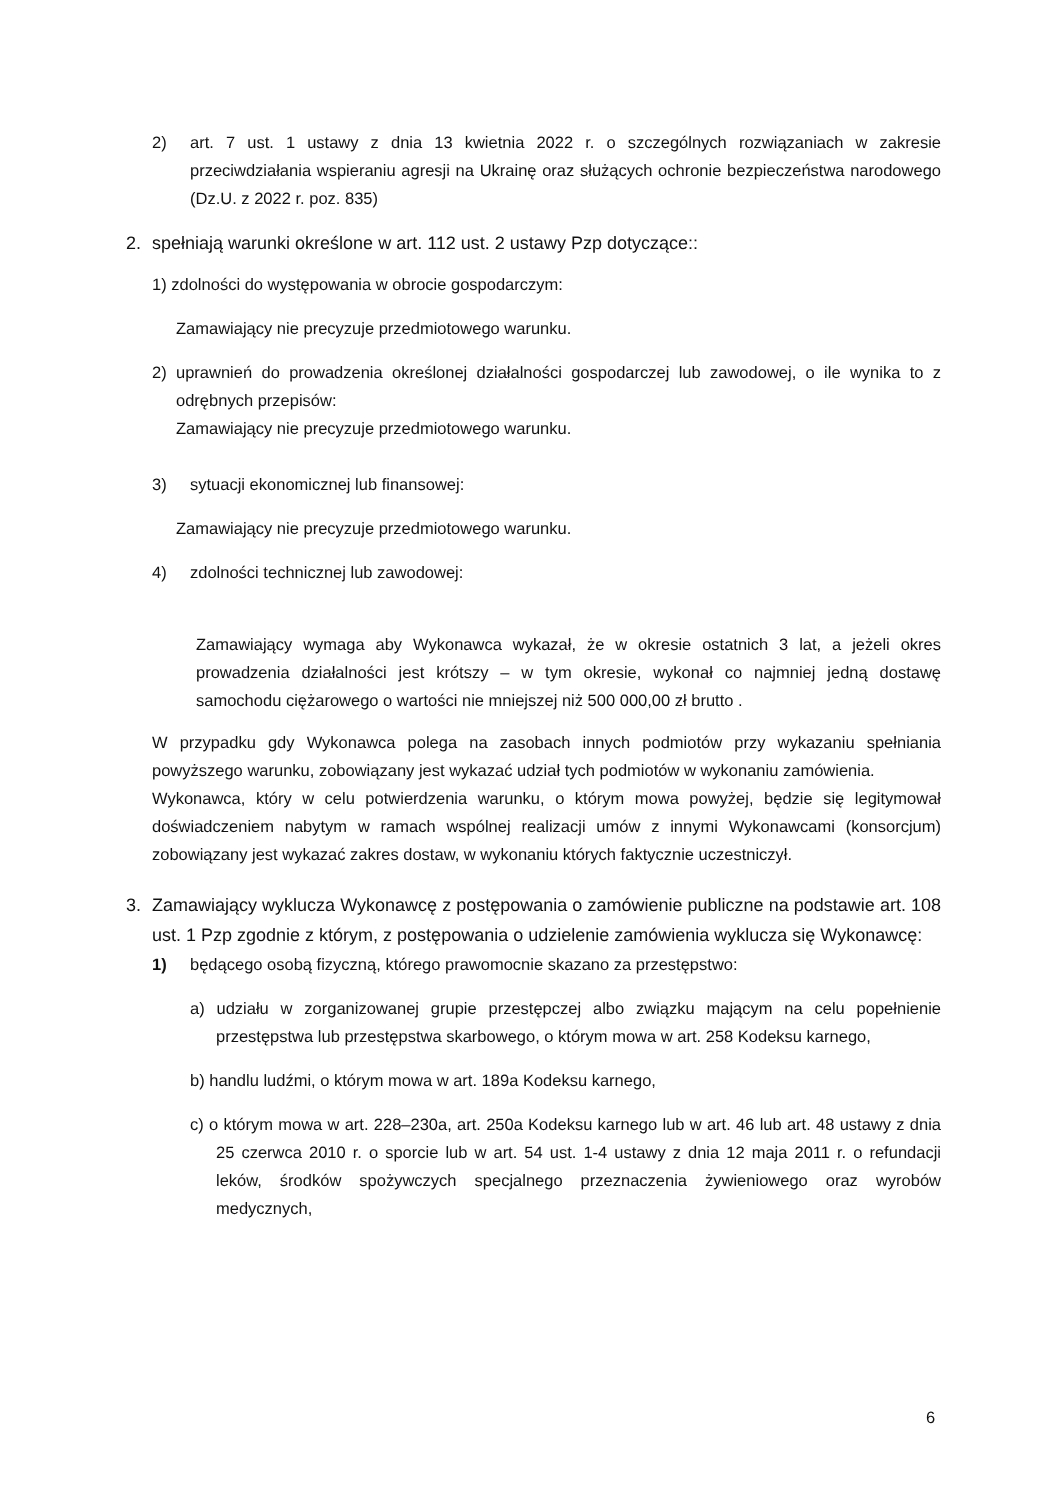2) art. 7 ust. 1 ustawy z dnia 13 kwietnia 2022 r. o szczególnych rozwiązaniach w zakresie przeciwdziałania wspieraniu agresji na Ukrainę oraz służących ochronie bezpieczeństwa narodowego (Dz.U. z 2022 r. poz. 835)
2. spełniają warunki określone w art. 112 ust. 2 ustawy Pzp dotyczące::
1) zdolności do występowania w obrocie gospodarczym:
Zamawiający nie precyzuje przedmiotowego warunku.
2) uprawnień do prowadzenia określonej działalności gospodarczej lub zawodowej, o ile wynika to z odrębnych przepisów:
Zamawiający nie precyzuje przedmiotowego warunku.
3) sytuacji ekonomicznej lub finansowej:
Zamawiający nie precyzuje przedmiotowego warunku.
4) zdolności technicznej lub zawodowej:
Zamawiający wymaga aby Wykonawca wykazał, że w okresie ostatnich 3 lat, a jeżeli okres prowadzenia działalności jest krótszy – w tym okresie, wykonał co najmniej jedną dostawę samochodu ciężarowego o wartości nie mniejszej niż 500 000,00 zł brutto .
W przypadku gdy Wykonawca polega na zasobach innych podmiotów przy wykazaniu spełniania powyższego warunku, zobowiązany jest wykazać udział tych podmiotów w wykonaniu zamówienia.
Wykonawca, który w celu potwierdzenia warunku, o którym mowa powyżej, będzie się legitymował doświadczeniem nabytym w ramach wspólnej realizacji umów z innymi Wykonawcami (konsorcjum) zobowiązany jest wykazać zakres dostaw, w wykonaniu których faktycznie uczestniczył.
3. Zamawiający wyklucza Wykonawcę z postępowania o zamówienie publiczne na podstawie art. 108 ust. 1 Pzp zgodnie z którym, z postępowania o udzielenie zamówienia wyklucza się Wykonawcę:
1) będącego osobą fizyczną, którego prawomocnie skazano za przestępstwo:
a) udziału w zorganizowanej grupie przestępczej albo związku mającym na celu popełnienie przestępstwa lub przestępstwa skarbowego, o którym mowa w art. 258 Kodeksu karnego,
b) handlu ludźmi, o którym mowa w art. 189a Kodeksu karnego,
c) o którym mowa w art. 228–230a, art. 250a Kodeksu karnego lub w art. 46 lub art. 48 ustawy z dnia 25 czerwca 2010 r. o sporcie lub w art. 54 ust. 1-4 ustawy z dnia 12 maja 2011 r. o refundacji leków, środków spożywczych specjalnego przeznaczenia żywieniowego oraz wyrobów medycznych,
6